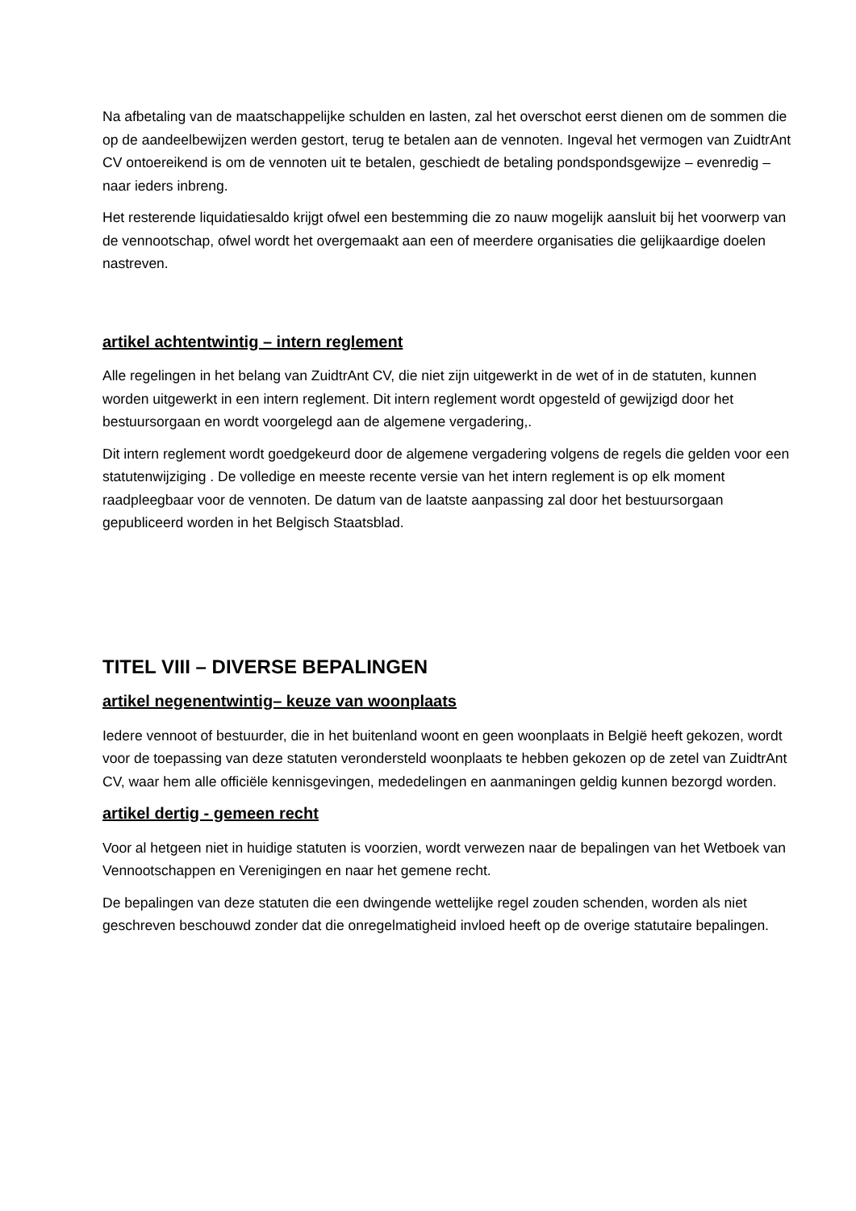Na afbetaling van de maatschappelijke schulden en lasten, zal het overschot eerst dienen om de sommen die op de aandeelbewijzen werden gestort, terug te betalen aan de vennoten. Ingeval het vermogen van ZuidtrAnt CV ontoereikend is om de vennoten uit te betalen, geschiedt de betaling pondspondsgewijze – evenredig – naar ieders inbreng.
Het resterende liquidatiesaldo krijgt ofwel een bestemming die zo nauw mogelijk aansluit bij het voorwerp van de vennootschap, ofwel wordt het overgemaakt aan een of meerdere organisaties die gelijkaardige doelen nastreven.
artikel achtentwintig – intern reglement
Alle regelingen in het belang van ZuidtrAnt CV, die niet zijn uitgewerkt in de wet of in de statuten, kunnen worden uitgewerkt in een intern reglement. Dit intern reglement wordt opgesteld of gewijzigd door het bestuursorgaan en wordt voorgelegd aan de algemene vergadering,.
Dit intern reglement wordt goedgekeurd door de algemene vergadering volgens de regels die gelden voor een statutenwijziging . De volledige en meeste recente versie van het intern reglement is op elk moment raadpleegbaar voor de vennoten. De datum van de laatste aanpassing zal door het bestuursorgaan gepubliceerd worden in het Belgisch Staatsblad.
TITEL VIII – DIVERSE BEPALINGEN
artikel negenentwintig– keuze van woonplaats
Iedere vennoot of bestuurder, die in het buitenland woont en geen woonplaats in België heeft gekozen, wordt voor de toepassing van deze statuten verondersteld woonplaats te hebben gekozen op de zetel van ZuidtrAnt CV, waar hem alle officiële kennisgevingen, mededelingen en aanmaningen geldig kunnen bezorgd worden.
artikel dertig - gemeen recht
Voor al hetgeen niet in huidige statuten is voorzien, wordt verwezen naar de bepalingen van het Wetboek van Vennootschappen en Verenigingen en naar het gemene recht.
De bepalingen van deze statuten die een dwingende wettelijke regel zouden schenden, worden als niet geschreven beschouwd zonder dat die onregelmatigheid invloed heeft op de overige statutaire bepalingen.